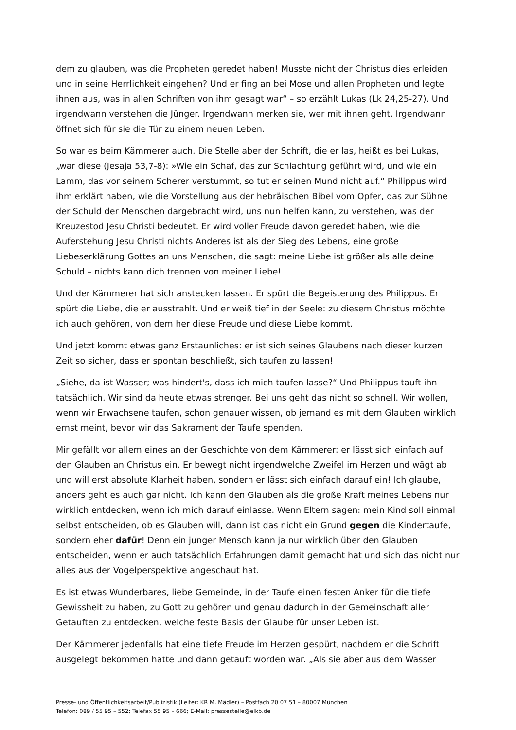dem zu glauben, was die Propheten geredet haben! Musste nicht der Christus dies erleiden und in seine Herrlichkeit eingehen? Und er fing an bei Mose und allen Propheten und legte ihnen aus, was in allen Schriften von ihm gesagt war“ – so erzählt Lukas (Lk 24,25-27). Und irgendwann verstehen die Jünger. Irgendwann merken sie, wer mit ihnen geht. Irgendwann öffnet sich für sie die Tür zu einem neuen Leben.
So war es beim Kämmerer auch. Die Stelle aber der Schrift, die er las, heißt es bei Lukas, „war diese (Jesaja 53,7-8): »Wie ein Schaf, das zur Schlachtung geführt wird, und wie ein Lamm, das vor seinem Scherer verstummt, so tut er seinen Mund nicht auf.“ Philippus wird ihm erklärt haben, wie die Vorstellung aus der hebräischen Bibel vom Opfer, das zur Sühne der Schuld der Menschen dargebracht wird, uns nun helfen kann, zu verstehen, was der Kreuzestod Jesu Christi bedeutet. Er wird voller Freude davon geredet haben, wie die Auferstehung Jesu Christi nichts Anderes ist als der Sieg des Lebens, eine große Liebeserklärung Gottes an uns Menschen, die sagt: meine Liebe ist größer als alle deine Schuld – nichts kann dich trennen von meiner Liebe!
Und der Kämmerer hat sich anstecken lassen. Er spürt die Begeisterung des Philippus. Er spürt die Liebe, die er ausstrahlt. Und er weiß tief in der Seele: zu diesem Christus möchte ich auch gehören, von dem her diese Freude und diese Liebe kommt.
Und jetzt kommt etwas ganz Erstaunliches: er ist sich seines Glaubens nach dieser kurzen Zeit so sicher, dass er spontan beschließt, sich taufen zu lassen!
„Siehe, da ist Wasser; was hindert's, dass ich mich taufen lasse?“ Und Philippus tauft ihn tatsächlich. Wir sind da heute etwas strenger. Bei uns geht das nicht so schnell. Wir wollen, wenn wir Erwachsene taufen, schon genauer wissen, ob jemand es mit dem Glauben wirklich ernst meint, bevor wir das Sakrament der Taufe spenden.
Mir gefällt vor allem eines an der Geschichte von dem Kämmerer: er lässt sich einfach auf den Glauben an Christus ein. Er bewegt nicht irgendwelche Zweifel im Herzen und wägt ab und will erst absolute Klarheit haben, sondern er lässt sich einfach darauf ein! Ich glaube, anders geht es auch gar nicht. Ich kann den Glauben als die große Kraft meines Lebens nur wirklich entdecken, wenn ich mich darauf einlasse. Wenn Eltern sagen: mein Kind soll einmal selbst entscheiden, ob es Glauben will, dann ist das nicht ein Grund gegen die Kindertaufe, sondern eher dafür! Denn ein junger Mensch kann ja nur wirklich über den Glauben entscheiden, wenn er auch tatsächlich Erfahrungen damit gemacht hat und sich das nicht nur alles aus der Vogelperspektive angeschaut hat.
Es ist etwas Wunderbares, liebe Gemeinde, in der Taufe einen festen Anker für die tiefe Gewissheit zu haben, zu Gott zu gehören und genau dadurch in der Gemeinschaft aller Getauften zu entdecken, welche feste Basis der Glaube für unser Leben ist.
Der Kämmerer jedenfalls hat eine tiefe Freude im Herzen gespürt, nachdem er die Schrift ausgelegt bekommen hatte und dann getauft worden war. „Als sie aber aus dem Wasser
Presse- und Öffentlichkeitsarbeit/Publizistik (Leiter: KR M. Mädler) – Postfach 20 07 51 – 80007 München
Telefon: 089 / 55 95 – 552; Telefax 55 95 – 666; E-Mail: pressestelle@elkb.de